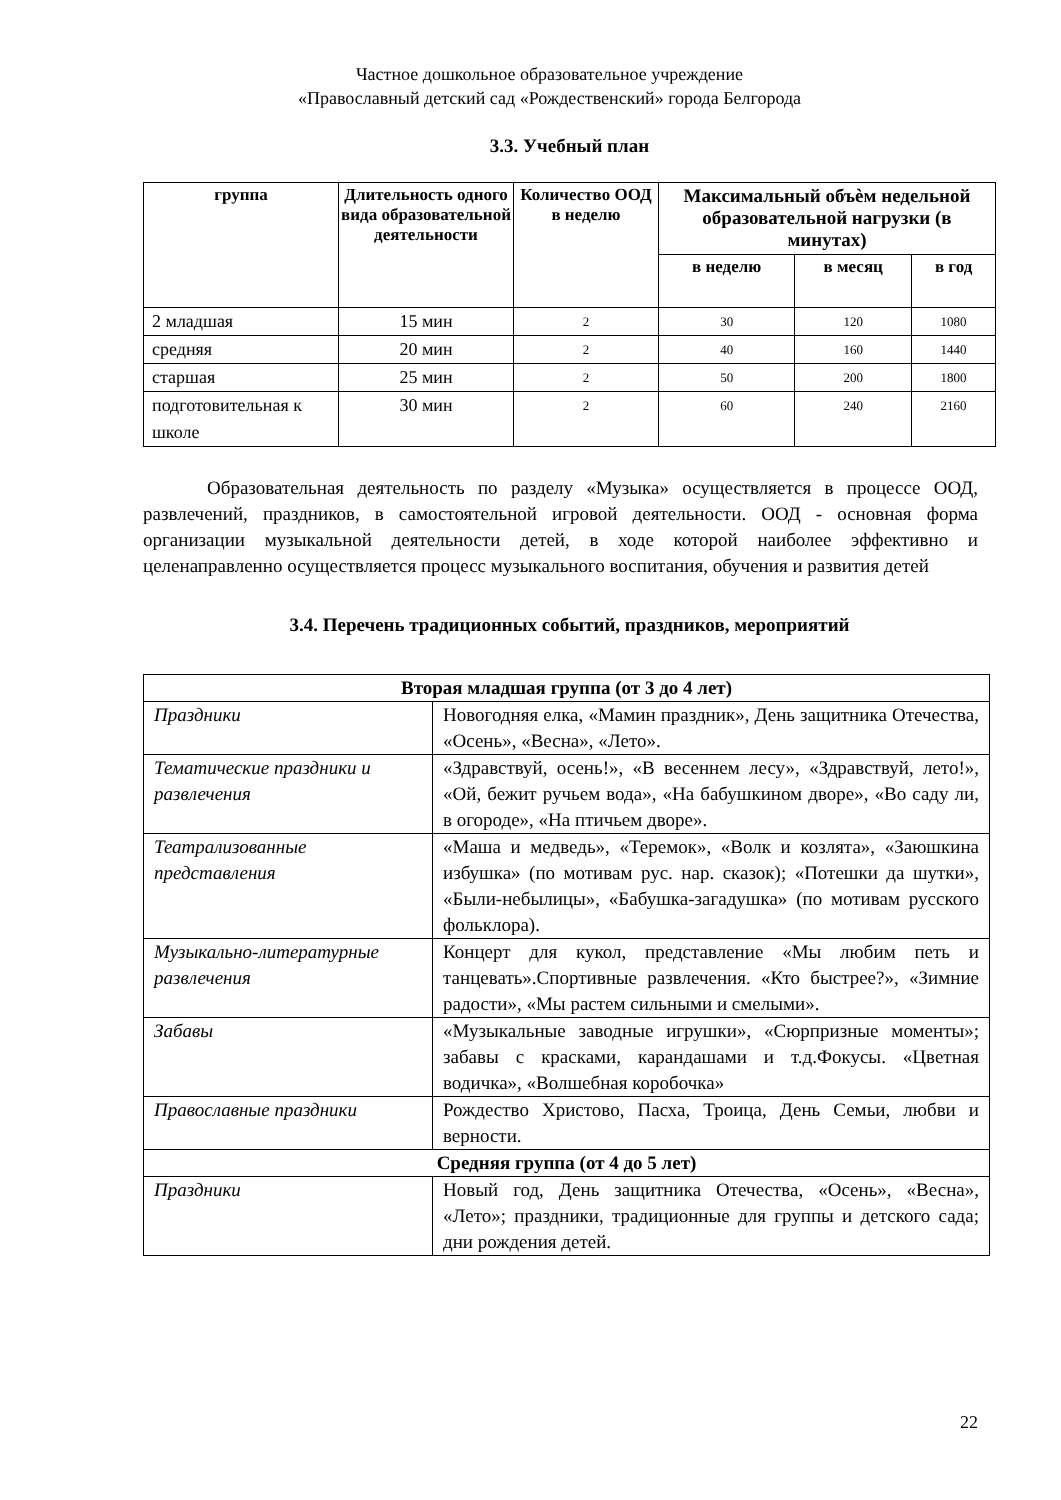Частное дошкольное образовательное учреждение
«Православный детский сад «Рождественский» города Белгорода
3.3. Учебный план
| группа | Длительность одного вида образовательной деятельности | Количество ООД в неделю | Максимальный объѐм недельной образовательной нагрузки (в минутах) | | |
| --- | --- | --- | --- | --- | --- |
| | | | в неделю | в месяц | в год |
| 2 младшая | 15 мин | 2 | 30 | 120 | 1080 |
| средняя | 20 мин | 2 | 40 | 160 | 1440 |
| старшая | 25 мин | 2 | 50 | 200 | 1800 |
| подготовительная к школе | 30 мин | 2 | 60 | 240 | 2160 |
Образовательная деятельность по разделу «Музыка» осуществляется в процессе ООД, развлечений, праздников, в самостоятельной игровой деятельности. ООД - основная форма организации музыкальной деятельности детей, в ходе которой наиболее эффективно и целенаправленно осуществляется процесс музыкального воспитания, обучения и развития детей
3.4. Перечень традиционных событий, праздников, мероприятий
| Вторая младшая группа (от 3 до 4 лет) | |
| --- | --- |
| Праздники | Новогодняя елка, «Мамин праздник», День защитника Отечества, «Осень», «Весна», «Лето». |
| Тематические праздники и развлечения | «Здравствуй, осень!», «В весеннем лесу», «Здравствуй, лето!», «Ой, бежит ручьем вода», «На бабушкином дворе», «Во саду ли, в огороде», «На птичьем дворе». |
| Театрализованные представления | «Маша и медведь», «Теремок», «Волк и козлята», «Заюшкина избушка» (по мотивам рус. нар. сказок); «Потешки да шутки», «Были-небылицы», «Бабушка-загадушка» (по мотивам русского фольклора). |
| Музыкально-литературные развлечения | Концерт для кукол, представление «Мы любим петь и танцевать».Спортивные развлечения. «Кто быстрее?», «Зимние радости», «Мы растем сильными и смелыми». |
| Забавы | «Музыкальные заводные игрушки», «Сюрпризные моменты»; забавы с красками, карандашами и т.д.Фокусы. «Цветная водичка», «Волшебная коробочка» |
| Православные праздники | Рождество Христово, Пасха, Троица, День Семьи, любви и верности. |
| Средняя группа (от 4 до 5 лет) | |
| Праздники | Новый год, День защитника Отечества, «Осень», «Весна», «Лето»; праздники, традиционные для группы и детского сада; дни рождения детей. |
22